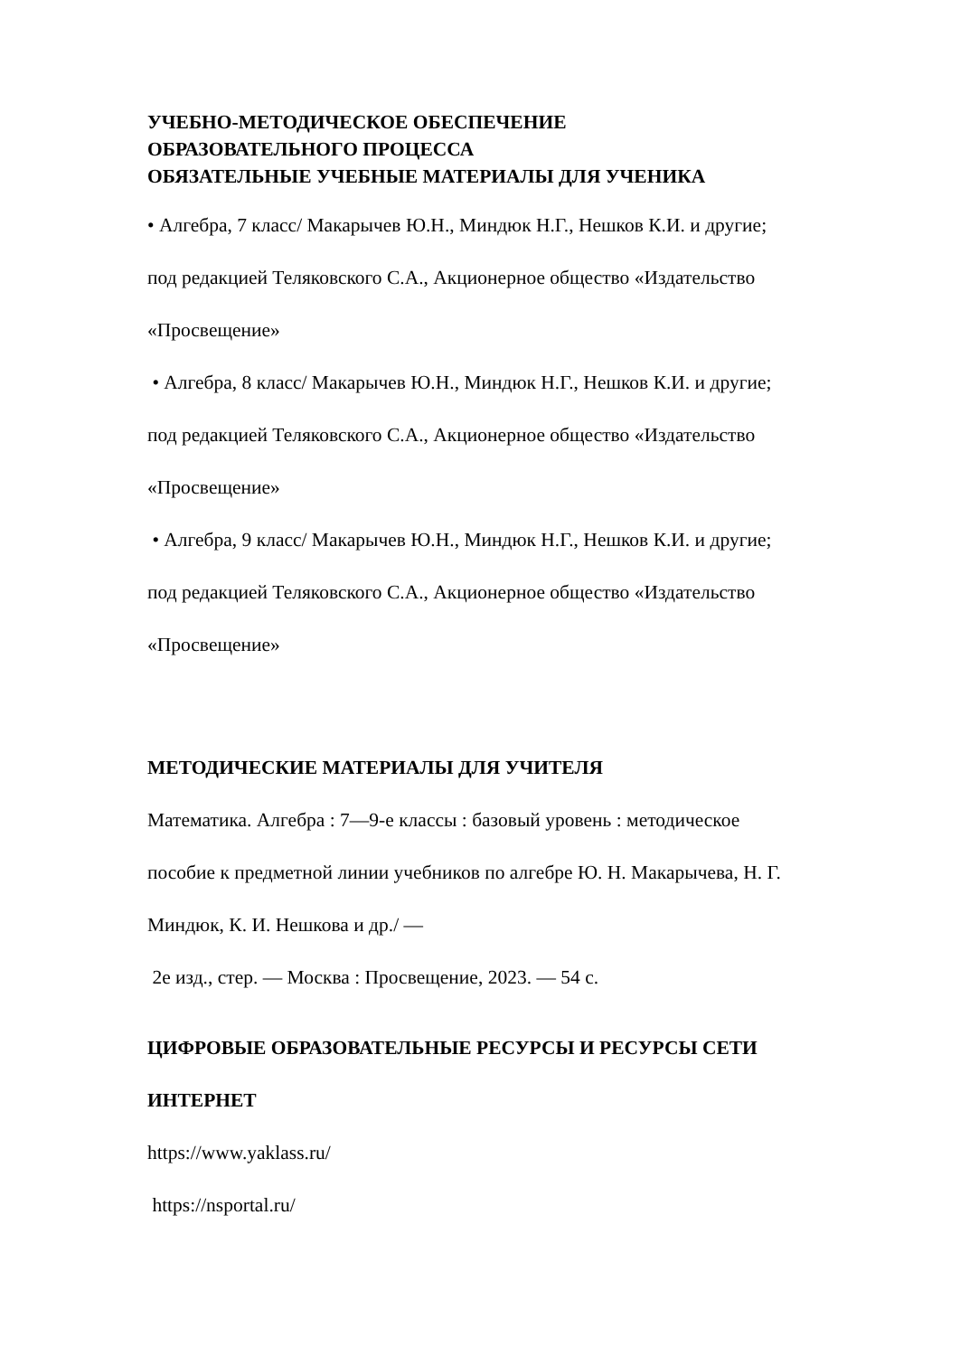УЧЕБНО-МЕТОДИЧЕСКОЕ ОБЕСПЕЧЕНИЕ
ОБРАЗОВАТЕЛЬНОГО ПРОЦЕССА
ОБЯЗАТЕЛЬНЫЕ УЧЕБНЫЕ МАТЕРИАЛЫ ДЛЯ УЧЕНИКА
• Алгебра, 7 класс/ Макарычев Ю.Н., Миндюк Н.Г., Нешков К.И. и другие;
под редакцией Теляковского С.А., Акционерное общество «Издательство
«Просвещение»
• Алгебра, 8 класс/ Макарычев Ю.Н., Миндюк Н.Г., Нешков К.И. и другие;
под редакцией Теляковского С.А., Акционерное общество «Издательство
«Просвещение»
• Алгебра, 9 класс/ Макарычев Ю.Н., Миндюк Н.Г., Нешков К.И. и другие;
под редакцией Теляковского С.А., Акционерное общество «Издательство
«Просвещение»
МЕТОДИЧЕСКИЕ МАТЕРИАЛЫ ДЛЯ УЧИТЕЛЯ
Математика. Алгебра : 7—9-е классы : базовый уровень : методическое
пособие к предметной линии учебников по алгебре Ю. Н. Макарычева, Н. Г.
Миндюк, К. И. Нешкова и др./ —
2е изд., стер. — Москва : Просвещение, 2023. — 54 с.
ЦИФРОВЫЕ ОБРАЗОВАТЕЛЬНЫЕ РЕСУРСЫ И РЕСУРСЫ СЕТИ
ИНТЕРНЕТ
https://www.yaklass.ru/
https://nsportal.ru/